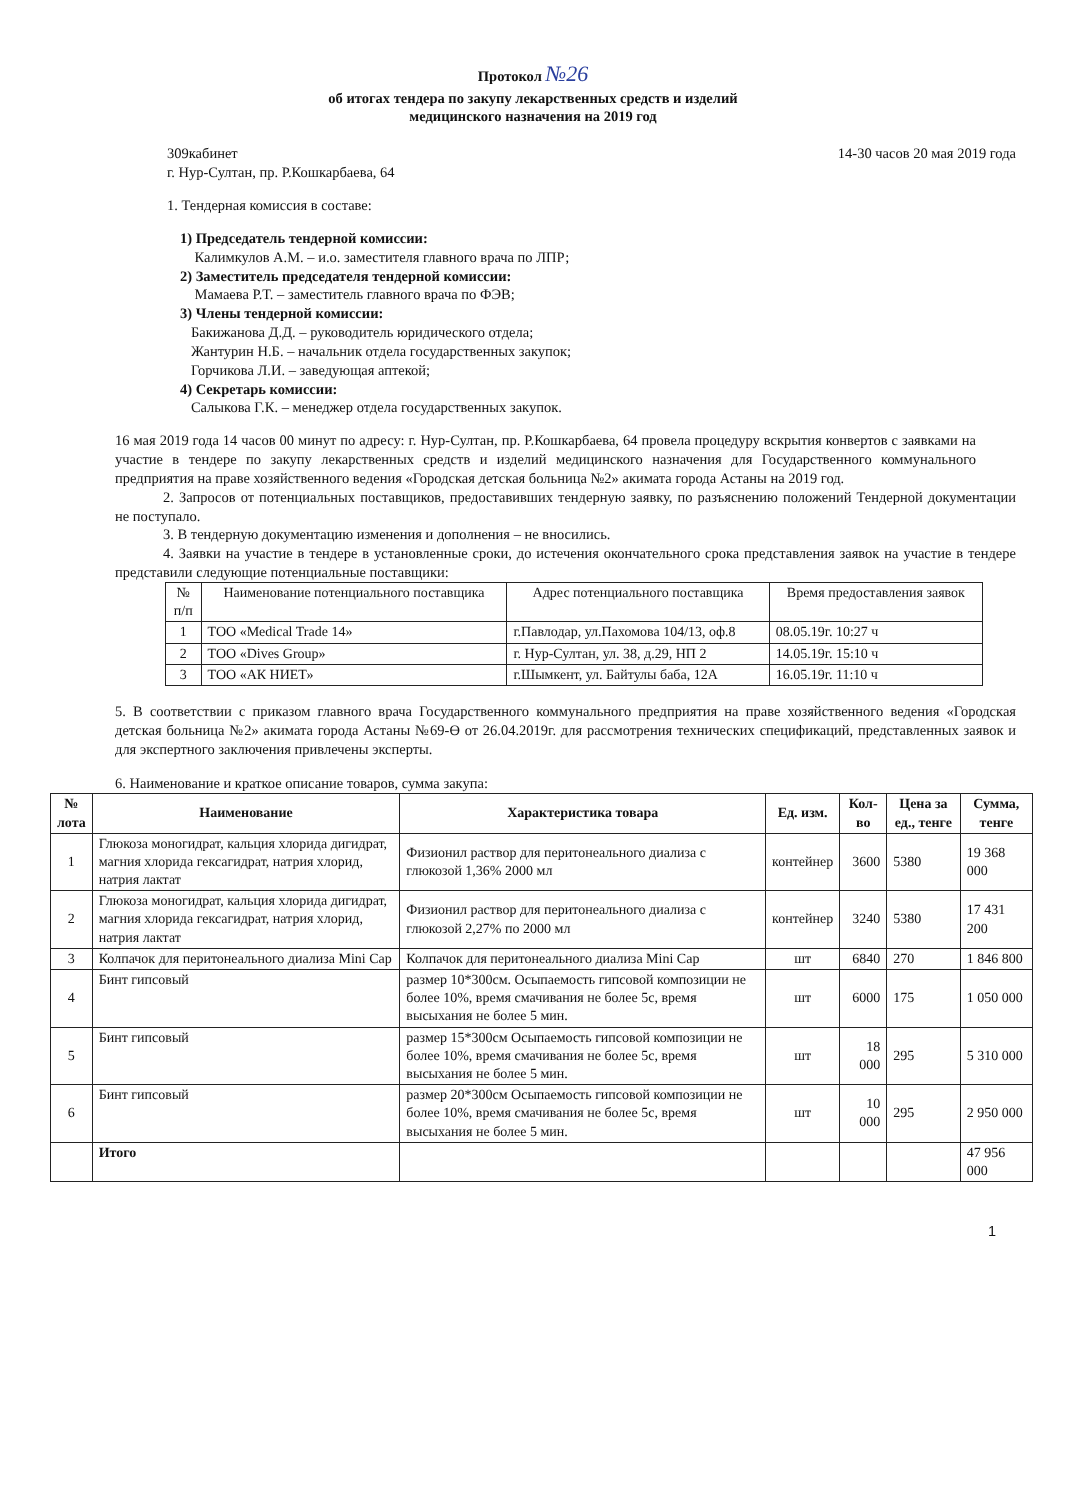Протокол №26
об итогах тендера по закупу лекарственных средств и изделий
медицинского назначения на 2019 год
309кабинет
г. Нур-Султан, пр. Р.Кошкарбаева, 64
14-30 часов 20 мая 2019 года
1. Тендерная комиссия в составе:
1) Председатель тендерной комиссии:
Калимкулов А.М. – и.о. заместителя главного врача по ЛПР;
2) Заместитель председателя тендерной комиссии:
Мамаева Р.Т. – заместитель главного врача по ФЭВ;
3) Члены тендерной комиссии:
Бакижанова Д.Д. – руководитель юридического отдела;
Жантурин Н.Б. – начальник отдела государственных закупок;
Горчикова Л.И. – заведующая аптекой;
4) Секретарь комиссии:
Салыкова Г.К. – менеджер отдела государственных закупок.
16 мая 2019 года 14 часов 00 минут по адресу: г. Нур-Султан, пр. Р.Кошкарбаева, 64 провела процедуру вскрытия конвертов с заявками на участие в тендере по закупу лекарственных средств и изделий медицинского назначения для Государственного коммунального предприятия на праве хозяйственного ведения «Городская детская больница №2» акимата города Астаны на 2019 год.
2. Запросов от потенциальных поставщиков, предоставивших тендерную заявку, по разъяснению положений Тендерной документации не поступало.
3. В тендерную документацию изменения и дополнения – не вносились.
4. Заявки на участие в тендере в установленные сроки, до истечения окончательного срока представления заявок на участие в тендере представили следующие потенциальные поставщики:
| № п/п | Наименование потенциального поставщика | Адрес потенциального поставщика | Время предоставления заявок |
| 1 | ТОО «Medical Trade 14» | г.Павлодар, ул.Пахомова 104/13, оф.8 | 08.05.19г. 10:27 ч |
| 2 | ТОО «Dives Group» | г. Нур-Султан, ул. 38, д.29, НП 2 | 14.05.19г. 15:10 ч |
| 3 | ТОО «АК НИЕТ» | г.Шымкент, ул. Байтулы баба, 12А | 16.05.19г. 11:10 ч |
5. В соответствии с приказом главного врача Государственного коммунального предприятия на праве хозяйственного ведения «Городская детская больница №2» акимата города Астаны №69-Ө от 26.04.2019г. для рассмотрения технических спецификаций, представленных заявок и для экспертного заключения привлечены эксперты.
6. Наименование и краткое описание товаров, сумма закупа:
| № лота | Наименование | Характеристика товара | Ед. изм. | Кол-во | Цена за ед., тенге | Сумма, тенге |
| --- | --- | --- | --- | --- | --- | --- |
| 1 | Глюкоза моногидрат, кальция хлорида дигидрат, магния хлорида гексагидрат, натрия хлорид, натрия лактат | Физионил раствор для перитонеального диализа с глюкозой 1,36% 2000 мл | контейнер | 3600 | 5380 | 19 368 000 |
| 2 | Глюкоза моногидрат, кальция хлорида дигидрат, магния хлорида гексагидрат, натрия хлорид, натрия лактат | Физионил раствор для перитонеального диализа с глюкозой 2,27% по 2000 мл | контейнер | 3240 | 5380 | 17 431 200 |
| 3 | Колпачок для перитонеального диализа Mini Cap | Колпачок для перитонеального диализа Mini Cap | шт | 6840 | 270 | 1 846 800 |
| 4 | Бинт гипсовый | размер 10*300см. Осыпаемость гипсовой композиции не более 10%, время смачивания не более 5с, время высыхания не более 5 мин. | шт | 6000 | 175 | 1 050 000 |
| 5 | Бинт гипсовый | размер 15*300см Осыпаемость гипсовой композиции не более 10%, время смачивания не более 5с, время высыхания не более 5 мин. | шт | 18 000 | 295 | 5 310 000 |
| 6 | Бинт гипсовый | размер 20*300см Осыпаемость гипсовой композиции не более 10%, время смачивания не более 5с, время высыхания не более 5 мин. | шт | 10 000 | 295 | 2 950 000 |
| | Итого | | | | | 47 956 000 |
1